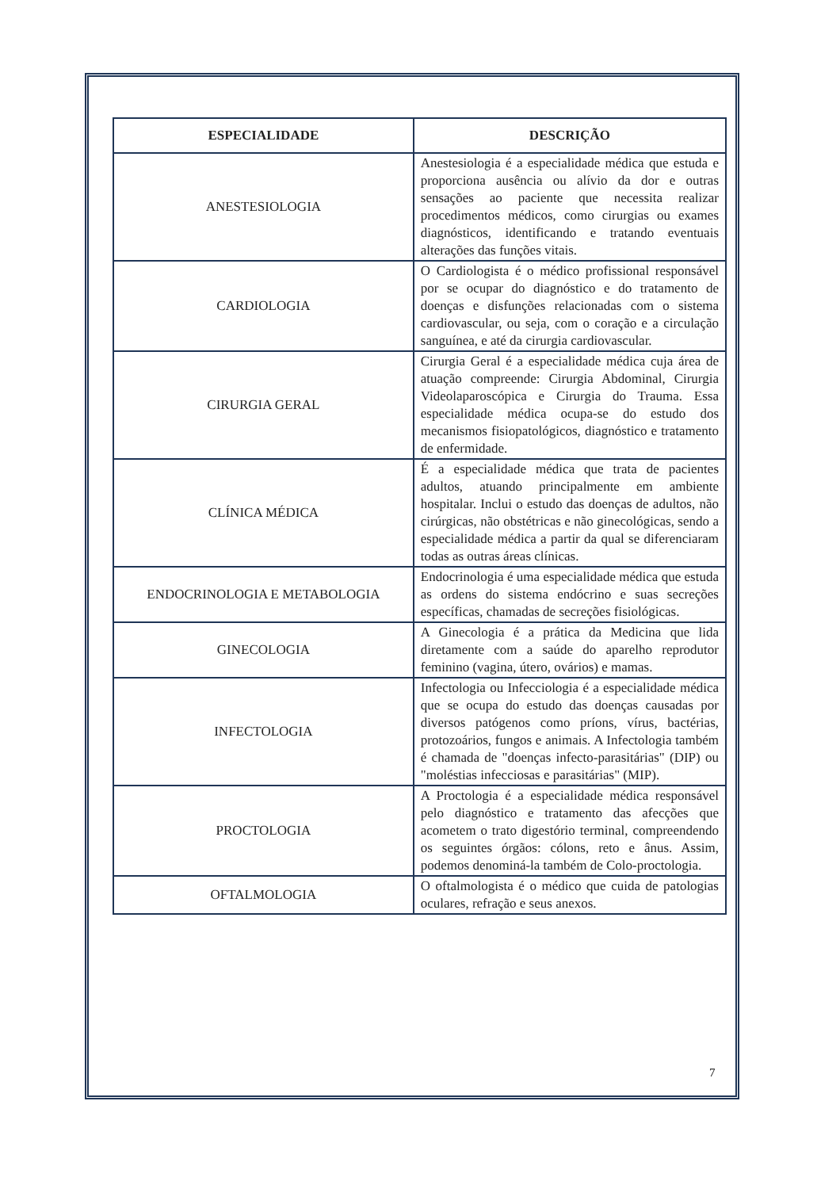| ESPECIALIDADE | DESCRIÇÃO |
| --- | --- |
| ANESTESIOLOGIA | Anestesiologia é a especialidade médica que estuda e proporciona ausência ou alívio da dor e outras sensações ao paciente que necessita realizar procedimentos médicos, como cirurgias ou exames diagnósticos, identificando e tratando eventuais alterações das funções vitais. |
| CARDIOLOGIA | O Cardiologista é o médico profissional responsável por se ocupar do diagnóstico e do tratamento de doenças e disfunções relacionadas com o sistema cardiovascular, ou seja, com o coração e a circulação sanguínea, e até da cirurgia cardiovascular. |
| CIRURGIA GERAL | Cirurgia Geral é a especialidade médica cuja área de atuação compreende: Cirurgia Abdominal, Cirurgia Videolaparoscópica e Cirurgia do Trauma. Essa especialidade médica ocupa-se do estudo dos mecanismos fisiopatológicos, diagnóstico e tratamento de enfermidade. |
| CLÍNICA MÉDICA | É a especialidade médica que trata de pacientes adultos, atuando principalmente em ambiente hospitalar. Inclui o estudo das doenças de adultos, não cirúrgicas, não obstétricas e não ginecológicas, sendo a especialidade médica a partir da qual se diferenciaram todas as outras áreas clínicas. |
| ENDOCRINOLOGIA E METABOLOGIA | Endocrinologia é uma especialidade médica que estuda as ordens do sistema endócrino e suas secreções específicas, chamadas de secreções fisiológicas. |
| GINECOLOGIA | A Ginecologia é a prática da Medicina que lida diretamente com a saúde do aparelho reprodutor feminino (vagina, útero, ovários) e mamas. |
| INFECTOLOGIA | Infectologia ou Infecciologia é a especialidade médica que se ocupa do estudo das doenças causadas por diversos patógenos como príons, vírus, bactérias, protozoários, fungos e animais. A Infectologia também é chamada de "doenças infecto-parasitárias" (DIP) ou "moléstias infecciosas e parasitárias" (MIP). |
| PROCTOLOGIA | A Proctologia é a especialidade médica responsável pelo diagnóstico e tratamento das afecções que acometem o trato digestório terminal, compreendendo os seguintes órgãos: cólons, reto e ânus. Assim, podemos denominá-la também de Colo-proctologia. |
| OFTALMOLOGIA | O oftalmologista é o médico que cuida de patologias oculares, refração e seus anexos. |
7